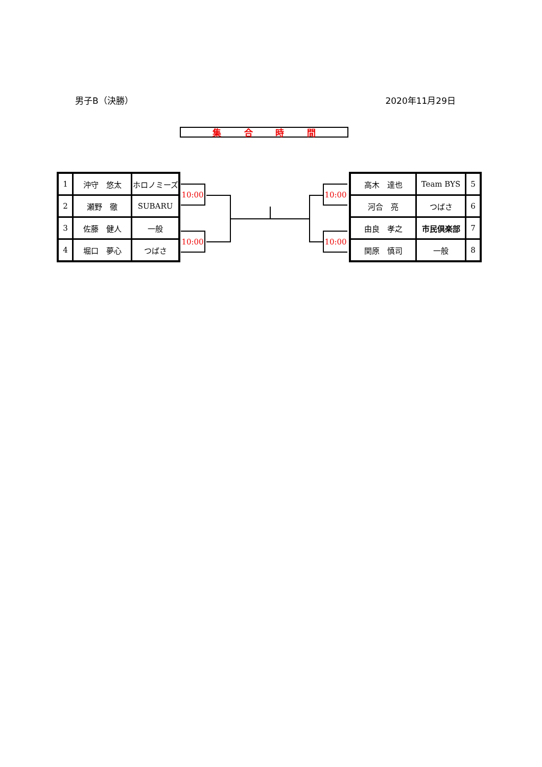男子B（決勝） 2020年11月29日
集合時間
| 1 | 沖守 悠太 | ホロノミーズ |
| 2 | 瀬野 徹 | SUBARU |
| 3 | 佐藤 健人 | 一般 |
| 4 | 堀口 夢心 | つばさ |
| 高木 達也 | Team BYS | 5 |
| 河合 亮 | つばさ | 6 |
| 由良 孝之 | 市民倶楽部 | 7 |
| 関原 慎司 | 一般 | 8 |
10:00
10:00
10:00
10:00